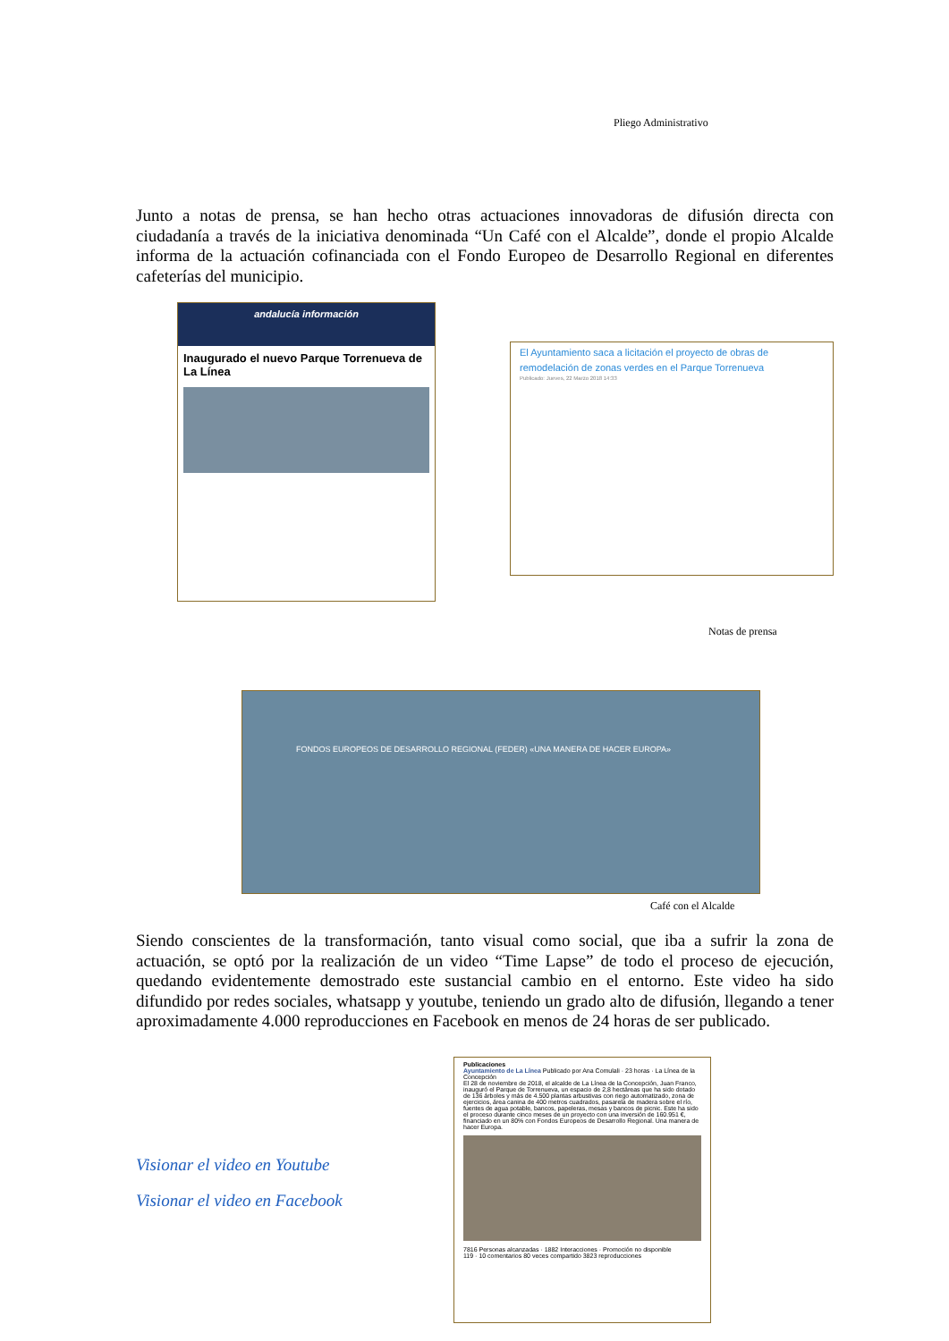Pliego Administrativo
Junto a notas de prensa, se han hecho otras actuaciones innovadoras de difusión directa con ciudadanía a través de la iniciativa denominada “Un Café con el Alcalde”, donde el propio Alcalde informa de la actuación cofinanciada con el Fondo Europeo de Desarrollo Regional en diferentes cafeterías del municipio.
andalucía información
Inaugurado el nuevo Parque Torrenueva de La Línea
El Ayuntamiento saca a licitación el proyecto de obras de remodelación de zonas verdes en el Parque Torrenueva
Publicado: Jueves, 22 Marzo 2018 14:33
Notas de prensa
FONDOS EUROPEOS DE DESARROLLO REGIONAL (FEDER) «UNA MANERA DE HACER EUROPA»
Café con el Alcalde
Siendo conscientes de la transformación, tanto visual como social, que iba a sufrir la zona de actuación, se optó por la realización de un video “Time Lapse” de todo el proceso de ejecución, quedando evidentemente demostrado este sustancial cambio en el entorno. Este video ha sido difundido por redes sociales, whatsapp y youtube, teniendo un grado alto de difusión, llegando a tener aproximadamente 4.000 reproducciones en Facebook en menos de 24 horas de ser publicado.
Visionar el video en Youtube
Visionar el video en Facebook
Publicaciones
Ayuntamiento de La Línea Publicado por Ana Comulali · 23 horas · La Línea de la Concepción
El 28 de noviembre de 2018, el alcalde de La Línea de la Concepción, Juan Franco, inauguró el Parque de Torrenueva, un espacio de 2,8 hectáreas que ha sido dotado de 136 árboles y más de 4.500 plantas arbustivas con riego automatizado, zona de ejercicios, área canina de 400 metros cuadrados, pasarela de madera sobre el río, fuentes de agua potable, bancos, papeleras, mesas y bancos de picnic. Este ha sido el proceso durante cinco meses de un proyecto con una inversión de 160.951 €, financiado en un 80% con Fondos Europeos de Desarrollo Regional. Una manera de hacer Europa.
7816 Personas alcanzadas · 1882 Interacciones · Promoción no disponible
119 · 10 comentarios 80 veces compartido 3823 reproducciones